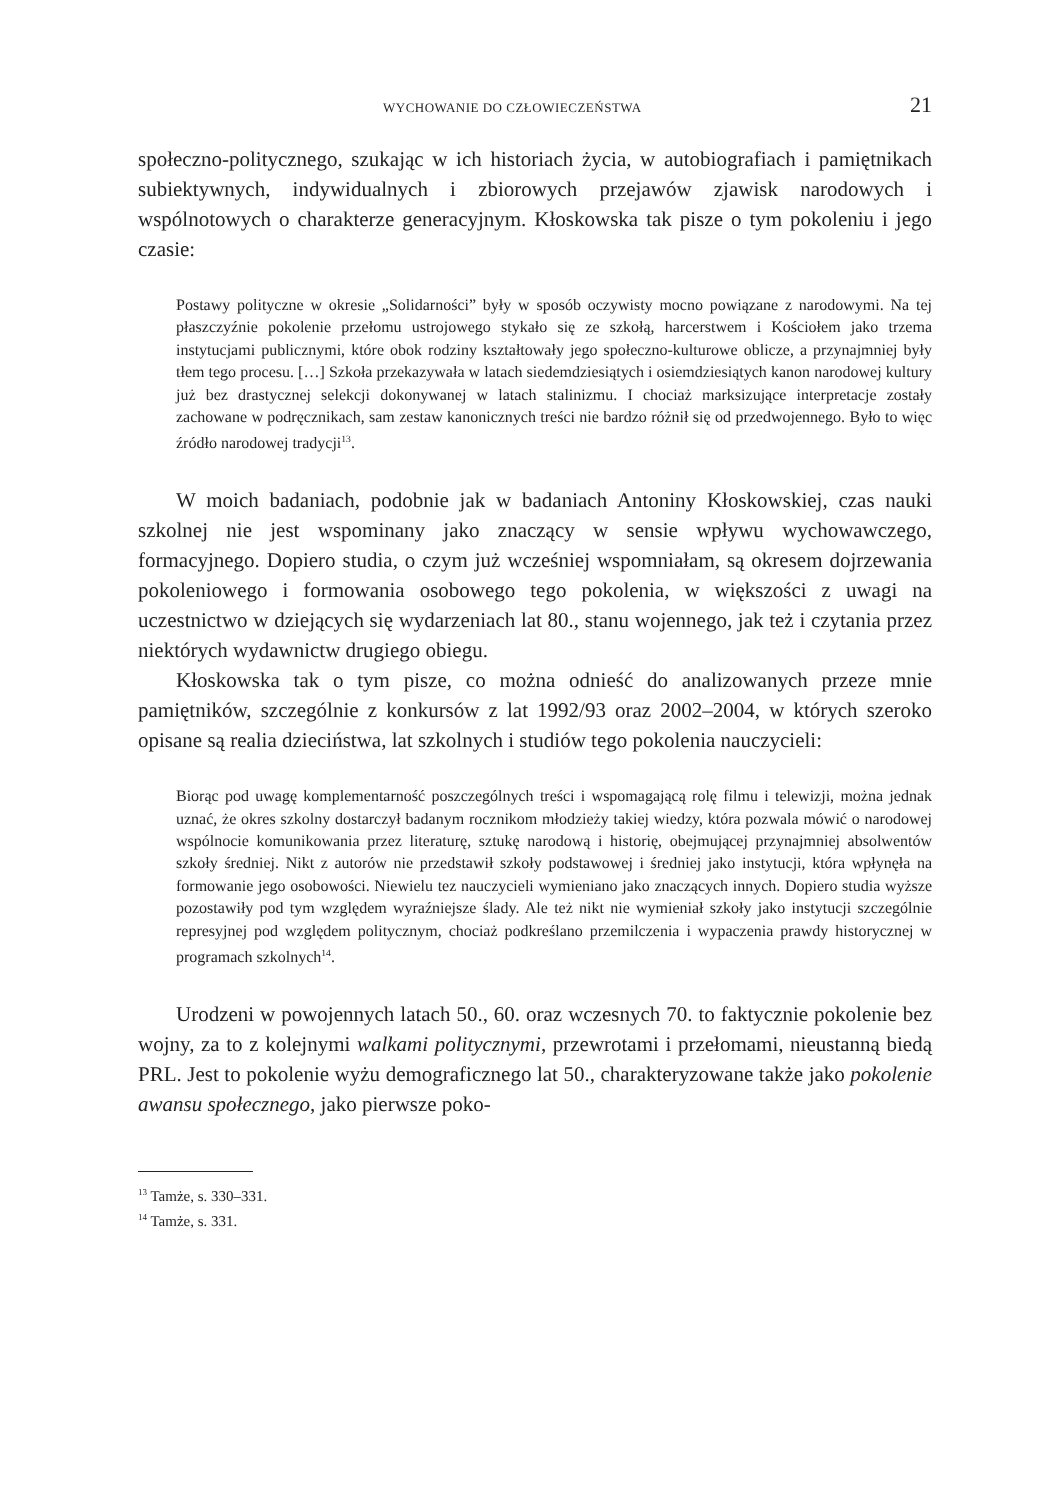WYCHOWANIE DO CZŁOWIECZEŃSTWA 21
społeczno-politycznego, szukając w ich historiach życia, w autobiografiach i pamiętnikach subiektywnych, indywidualnych i zbiorowych przejawów zjawisk narodowych i wspólnotowych o charakterze generacyjnym. Kłoskowska tak pisze o tym pokoleniu i jego czasie:
Postawy polityczne w okresie „Solidarności” były w sposób oczywisty mocno powiązane z narodowymi. Na tej płaszczyźnie pokolenie przełomu ustrojowego stykało się ze szkołą, harcerstwem i Kościołem jako trzema instytucjami publicznymi, które obok rodziny kształtowały jego społeczno-kulturowe oblicze, a przynajmniej były tłem tego procesu. […] Szkoła przekazywała w latach siedemdziesiątych i osiemdziesiątych kanon narodowej kultury już bez drastycznej selekcji dokonywanej w latach stalinizmu. I chociaż marksizujące interpretacje zostały zachowane w podręcznikach, sam zestaw kanonicznych treści nie bardzo różnił się od przedwojennego. Było to więc źródło narodowej tradycji<sup>13</sup>.
W moich badaniach, podobnie jak w badaniach Antoniny Kłoskowskiej, czas nauki szkolnej nie jest wspominany jako znaczący w sensie wpływu wychowawczego, formacyjnego. Dopiero studia, o czym już wcześniej wspomniałam, są okresem dojrzewania pokoleniowego i formowania osobowego tego pokolenia, w większości z uwagi na uczestnictwo w dziejących się wydarzeniach lat 80., stanu wojennego, jak też i czytania przez niektórych wydawnictw drugiego obiegu.
Kłoskowska tak o tym pisze, co można odnieść do analizowanych przeze mnie pamiętników, szczególnie z konkursów z lat 1992/93 oraz 2002–2004, w których szeroko opisane są realia dzieciństwa, lat szkolnych i studiów tego pokolenia nauczycieli:
Biorąc pod uwagę komplementarność poszczególnych treści i wspomagającą rolę filmu i telewizji, można jednak uznać, że okres szkolny dostarczył badanym rocznikom młodzieży takiej wiedzy, która pozwala mówić o narodowej wspólnocie komunikowania przez literaturę, sztukę narodową i historię, obejmującej przynajmniej absolwentów szkoły średniej. Nikt z autorów nie przedstawił szkoły podstawowej i średniej jako instytucji, która wpłynęła na formowanie jego osobowości. Niewielu tez nauczycieli wymieniano jako znaczących innych. Dopiero studia wyższe pozostawiły pod tym względem wyraźniejsze ślady. Ale też nikt nie wymieniał szkoły jako instytucji szczególnie represyjnej pod względem politycznym, chociaż podkreślano przemilczenia i wypaczenia prawdy historycznej w programach szkolnych<sup>14</sup>.
Urodzeni w powojennych latach 50., 60. oraz wczesnych 70. to faktycznie pokolenie bez wojny, za to z kolejnymi walkami politycznymi, przewrotami i przełomami, nieustanną biedą PRL. Jest to pokolenie wyżu demograficznego lat 50., charakteryzowane także jako pokolenie awansu społecznego, jako pierwsze poko-
<sup>13</sup> Tamże, s. 330–331.
<sup>14</sup> Tamże, s. 331.